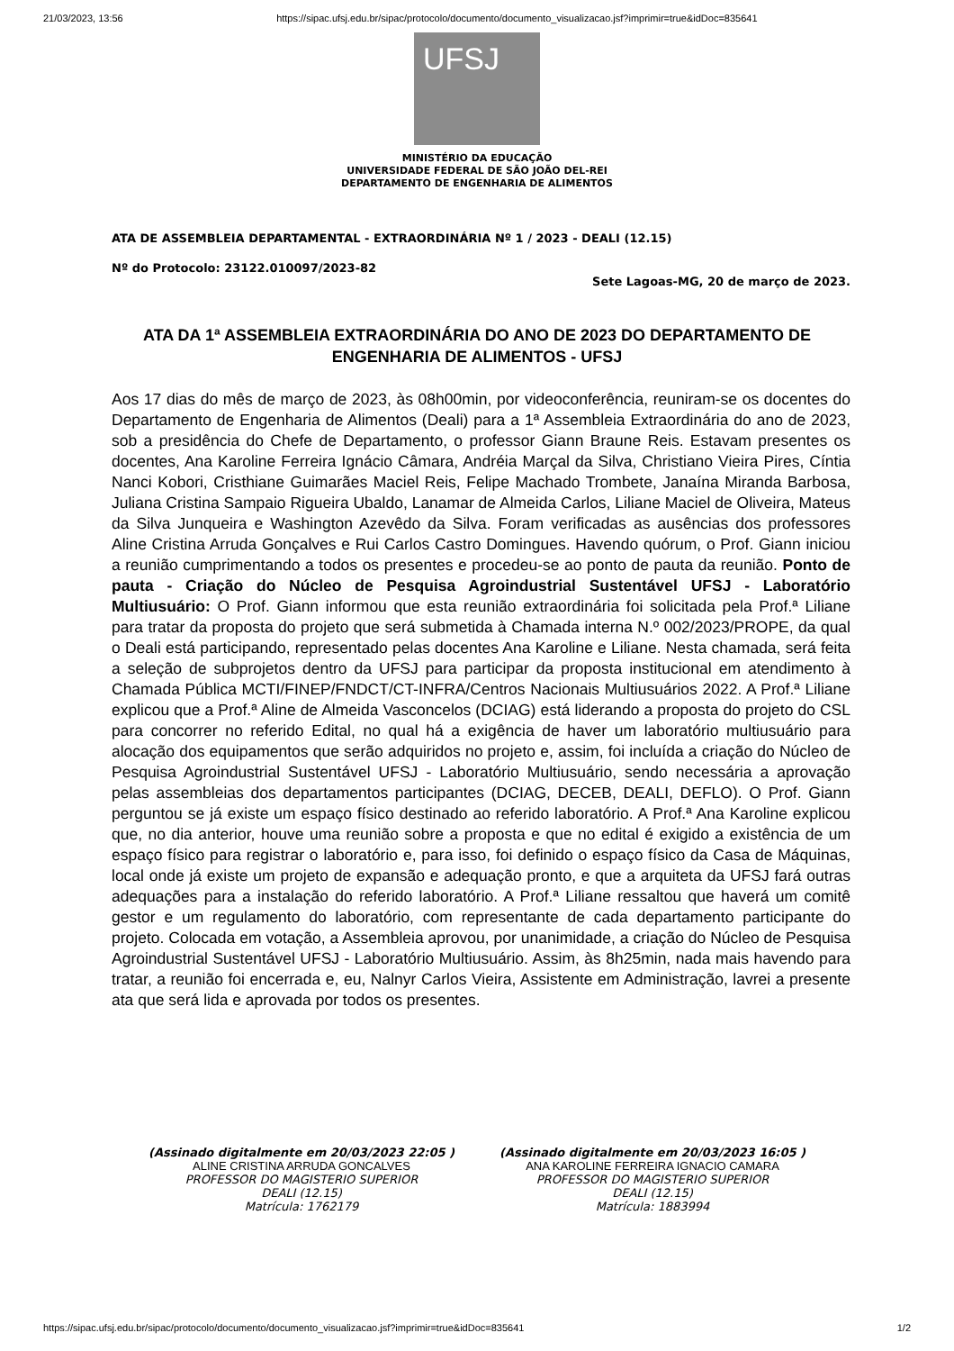21/03/2023, 13:56 https://sipac.ufsj.edu.br/sipac/protocolo/documento/documento_visualizacao.jsf?imprimir=true&idDoc=835641
UFSJ
MINISTÉRIO DA EDUCAÇÃO
UNIVERSIDADE FEDERAL DE SÃO JOÃO DEL-REI
DEPARTAMENTO DE ENGENHARIA DE ALIMENTOS
ATA DE ASSEMBLEIA DEPARTAMENTAL - EXTRAORDINÁRIA Nº 1 / 2023 - DEALI (12.15)
Nº do Protocolo: 23122.010097/2023-82
Sete Lagoas-MG, 20 de março de 2023.
ATA DA 1ª ASSEMBLEIA EXTRAORDINÁRIA DO ANO DE 2023 DO DEPARTAMENTO DE ENGENHARIA DE ALIMENTOS - UFSJ
Aos 17 dias do mês de março de 2023, às 08h00min, por videoconferência, reuniram-se os docentes do Departamento de Engenharia de Alimentos (Deali) para a 1ª Assembleia Extraordinária do ano de 2023, sob a presidência do Chefe de Departamento, o professor Giann Braune Reis. Estavam presentes os docentes, Ana Karoline Ferreira Ignácio Câmara, Andréia Marçal da Silva, Christiano Vieira Pires, Cíntia Nanci Kobori, Cristhiane Guimarães Maciel Reis, Felipe Machado Trombete, Janaína Miranda Barbosa, Juliana Cristina Sampaio Rigueira Ubaldo, Lanamar de Almeida Carlos, Liliane Maciel de Oliveira, Mateus da Silva Junqueira e Washington Azevêdo da Silva. Foram verificadas as ausências dos professores Aline Cristina Arruda Gonçalves e Rui Carlos Castro Domingues. Havendo quórum, o Prof. Giann iniciou a reunião cumprimentando a todos os presentes e procedeu-se ao ponto de pauta da reunião. Ponto de pauta - Criação do Núcleo de Pesquisa Agroindustrial Sustentável UFSJ - Laboratório Multiusuário: O Prof. Giann informou que esta reunião extraordinária foi solicitada pela Prof.ª Liliane para tratar da proposta do projeto que será submetida à Chamada interna N.º 002/2023/PROPE, da qual o Deali está participando, representado pelas docentes Ana Karoline e Liliane. Nesta chamada, será feita a seleção de subprojetos dentro da UFSJ para participar da proposta institucional em atendimento à Chamada Pública MCTI/FINEP/FNDCT/CT-INFRA/Centros Nacionais Multiusuários 2022. A Prof.ª Liliane explicou que a Prof.ª Aline de Almeida Vasconcelos (DCIAG) está liderando a proposta do projeto do CSL para concorrer no referido Edital, no qual há a exigência de haver um laboratório multiusuário para alocação dos equipamentos que serão adquiridos no projeto e, assim, foi incluída a criação do Núcleo de Pesquisa Agroindustrial Sustentável UFSJ - Laboratório Multiusuário, sendo necessária a aprovação pelas assembleias dos departamentos participantes (DCIAG, DECEB, DEALI, DEFLO). O Prof. Giann perguntou se já existe um espaço físico destinado ao referido laboratório. A Prof.ª Ana Karoline explicou que, no dia anterior, houve uma reunião sobre a proposta e que no edital é exigido a existência de um espaço físico para registrar o laboratório e, para isso, foi definido o espaço físico da Casa de Máquinas, local onde já existe um projeto de expansão e adequação pronto, e que a arquiteta da UFSJ fará outras adequações para a instalação do referido laboratório. A Prof.ª Liliane ressaltou que haverá um comitê gestor e um regulamento do laboratório, com representante de cada departamento participante do projeto. Colocada em votação, a Assembleia aprovou, por unanimidade, a criação do Núcleo de Pesquisa Agroindustrial Sustentável UFSJ - Laboratório Multiusuário. Assim, às 8h25min, nada mais havendo para tratar, a reunião foi encerrada e, eu, Nalnyr Carlos Vieira, Assistente em Administração, lavrei a presente ata que será lida e aprovada por todos os presentes.
(Assinado digitalmente em 20/03/2023 22:05 )
ALINE CRISTINA ARRUDA GONCALVES
PROFESSOR DO MAGISTERIO SUPERIOR
DEALI (12.15)
Matrícula: 1762179
(Assinado digitalmente em 20/03/2023 16:05 )
ANA KAROLINE FERREIRA IGNACIO CAMARA
PROFESSOR DO MAGISTERIO SUPERIOR
DEALI (12.15)
Matrícula: 1883994
https://sipac.ufsj.edu.br/sipac/protocolo/documento/documento_visualizacao.jsf?imprimir=true&idDoc=835641 1/2